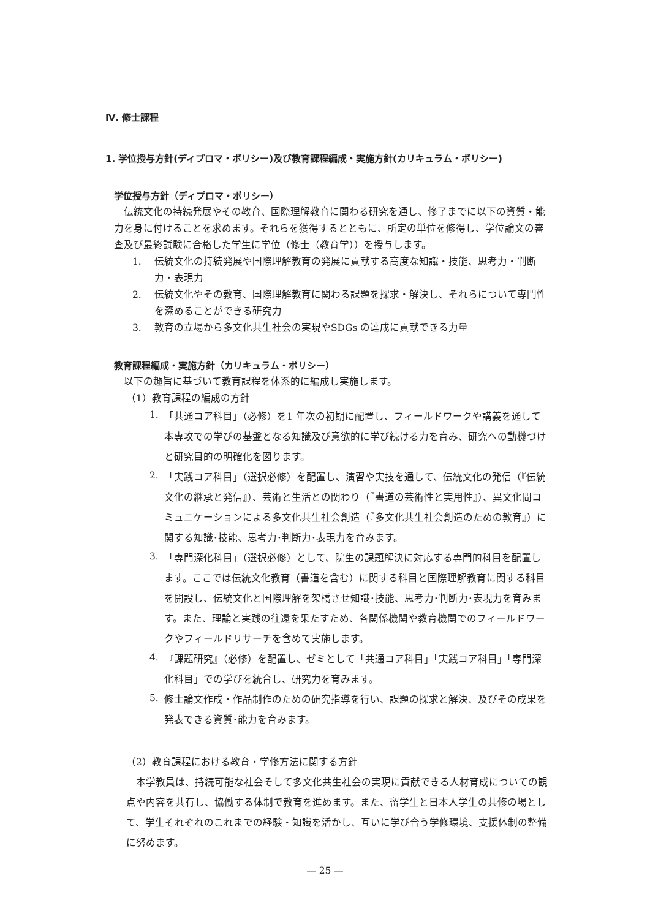Ⅳ. 修士課程
1. 学位授与方針(ディプロマ・ポリシー)及び教育課程編成・実施方針(カリキュラム・ポリシー)
学位授与方針（ディプロマ・ポリシー）
　伝統文化の持続発展やその教育、国際理解教育に関わる研究を通し、修了までに以下の資質・能力を身に付けることを求めます。それらを獲得するとともに、所定の単位を修得し、学位論文の審査及び最終試験に合格した学生に学位（修士（教育学））を授与します。
1. 伝統文化の持続発展や国際理解教育の発展に貢献する高度な知識・技能、思考力・判断力・表現力
2. 伝統文化やその教育、国際理解教育に関わる課題を探求・解決し、それらについて専門性を深めることができる研究力
3. 教育の立場から多文化共生社会の実現やSDGs の達成に貢献できる力量
教育課程編成・実施方針（カリキュラム・ポリシー）
　以下の趣旨に基づいて教育課程を体系的に編成し実施します。
（1）教育課程の編成の方針
1.
「共通コア科目」（必修）を1 年次の初期に配置し、フィールドワークや講義を通して本専攻での学びの基盤となる知識及び意欲的に学び続ける力を育み、研究への動機づけと研究目的の明確化を図ります。
2.
「実践コア科目」（選択必修）を配置し、演習や実技を通して、伝統文化の発信（『伝統文化の継承と発信』）、芸術と生活との関わり（『書道の芸術性と実用性』）、異文化間コミュニケーションによる多文化共生社会創造（『多文化共生社会創造のための教育』）に関する知識･技能、思考力･判断力･表現力を育みます。
3.
「専門深化科目」（選択必修）として、院生の課題解決に対応する専門的科目を配置します。ここでは伝統文化教育（書道を含む）に関する科目と国際理解教育に関する科目を開設し、伝統文化と国際理解を架橋させ知識･技能、思考力･判断力･表現力を育みます。また、理論と実践の往還を果たすため、各関係機関や教育機関でのフィールドワークやフィールドリサーチを含めて実施します。
4.
『課題研究』（必修）を配置し、ゼミとして「共通コア科目」「実践コア科目」「専門深化科目」での学びを統合し、研究力を育みます。
5.
修士論文作成・作品制作のための研究指導を行い、課題の探求と解決、及びその成果を発表できる資質･能力を育みます。
（2）教育課程における教育・学修方法に関する方針
　本学教員は、持続可能な社会そして多文化共生社会の実現に貢献できる人材育成についての観点や内容を共有し、協働する体制で教育を進めます。また、留学生と日本人学生の共修の場として、学生それぞれのこれまでの経験・知識を活かし、互いに学び合う学修環境、支援体制の整備に努めます。
— 25 —